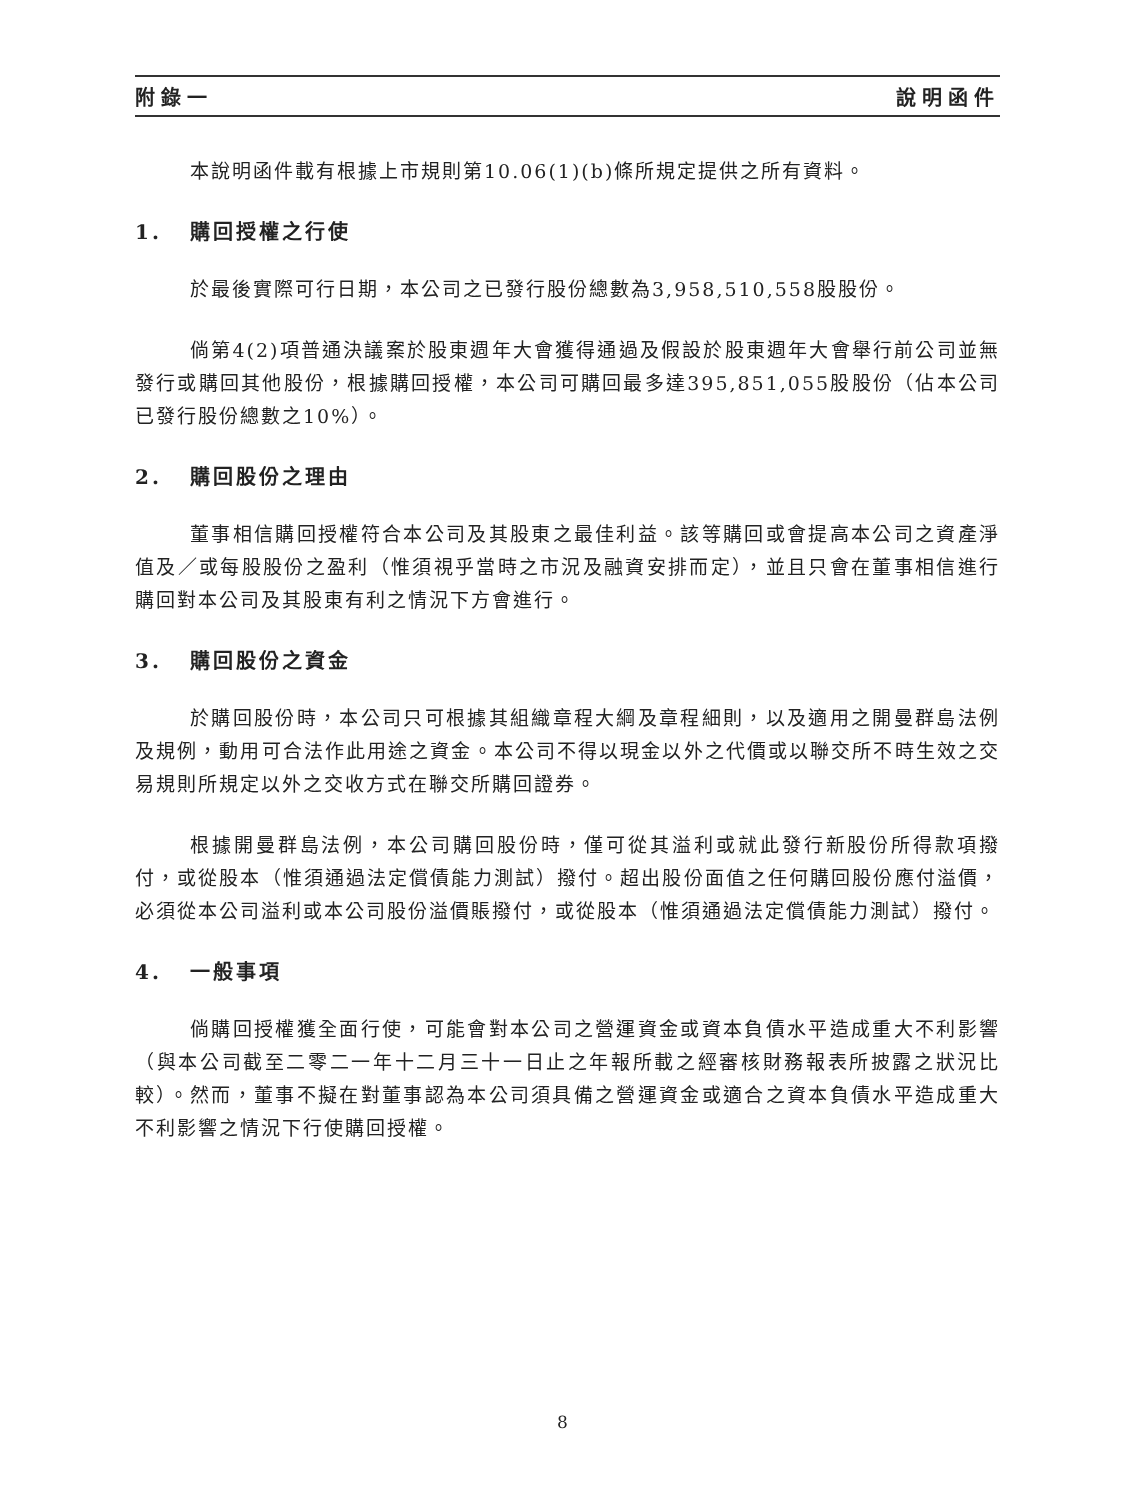附錄一 說明函件
本說明函件載有根據上市規則第10.06(1)(b)條所規定提供之所有資料。
1. 購回授權之行使
於最後實際可行日期，本公司之已發行股份總數為3,958,510,558股股份。
倘第4(2)項普通決議案於股東週年大會獲得通過及假設於股東週年大會舉行前公司並無發行或購回其他股份，根據購回授權，本公司可購回最多達395,851,055股股份（佔本公司已發行股份總數之10%）。
2. 購回股份之理由
董事相信購回授權符合本公司及其股東之最佳利益。該等購回或會提高本公司之資產淨值及／或每股股份之盈利（惟須視乎當時之市況及融資安排而定），並且只會在董事相信進行購回對本公司及其股東有利之情況下方會進行。
3. 購回股份之資金
於購回股份時，本公司只可根據其組織章程大綱及章程細則，以及適用之開曼群島法例及規例，動用可合法作此用途之資金。本公司不得以現金以外之代價或以聯交所不時生效之交易規則所規定以外之交收方式在聯交所購回證券。
根據開曼群島法例，本公司購回股份時，僅可從其溢利或就此發行新股份所得款項撥付，或從股本（惟須通過法定償債能力測試）撥付。超出股份面值之任何購回股份應付溢價，必須從本公司溢利或本公司股份溢價賬撥付，或從股本（惟須通過法定償債能力測試）撥付。
4. 一般事項
倘購回授權獲全面行使，可能會對本公司之營運資金或資本負債水平造成重大不利影響（與本公司截至二零二一年十二月三十一日止之年報所載之經審核財務報表所披露之狀況比較）。然而，董事不擬在對董事認為本公司須具備之營運資金或適合之資本負債水平造成重大不利影響之情況下行使購回授權。
8